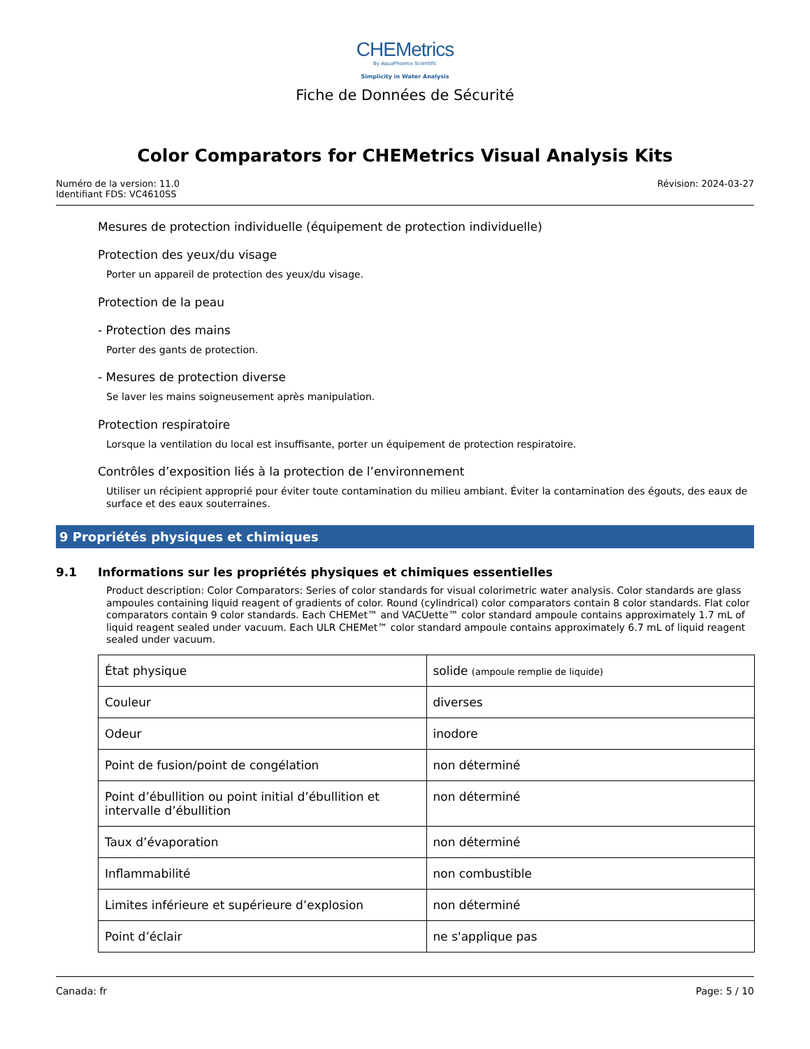CHEMetrics
By AquaPhoenix Scientific
Simplicity in Water Analysis
Fiche de Données de Sécurité
Color Comparators for CHEMetrics Visual Analysis Kits
Numéro de la version: 11.0
Identifiant FDS: VC4610SS
Révision: 2024-03-27
Mesures de protection individuelle (équipement de protection individuelle)
Protection des yeux/du visage
Porter un appareil de protection des yeux/du visage.
Protection de la peau
- Protection des mains
Porter des gants de protection.
- Mesures de protection diverse
Se laver les mains soigneusement après manipulation.
Protection respiratoire
Lorsque la ventilation du local est insuffisante, porter un équipement de protection respiratoire.
Contrôles d’exposition liés à la protection de l’environnement
Utiliser un récipient approprié pour éviter toute contamination du milieu ambiant. Éviter la contamination des égouts, des eaux de surface et des eaux souterraines.
9 Propriétés physiques et chimiques
9.1 Informations sur les propriétés physiques et chimiques essentielles
Product description: Color Comparators: Series of color standards for visual colorimetric water analysis. Color standards are glass ampoules containing liquid reagent of gradients of color. Round (cylindrical) color comparators contain 8 color standards. Flat color comparators contain 9 color standards. Each CHEMet™ and VACUette™ color standard ampoule contains approximately 1.7 mL of liquid reagent sealed under vacuum. Each ULR CHEMet™ color standard ampoule contains approximately 6.7 mL of liquid reagent sealed under vacuum.
| État physique | solide (ampoule remplie de liquide) |
| Couleur | diverses |
| Odeur | inodore |
| Point de fusion/point de congélation | non déterminé |
| Point d’ébullition ou point initial d’ébullition et intervalle d’ébullition | non déterminé |
| Taux d’évaporation | non déterminé |
| Inflammabilité | non combustible |
| Limites inférieure et supérieure d’explosion | non déterminé |
| Point d’éclair | ne s'applique pas |
Canada: fr Page: 5 / 10